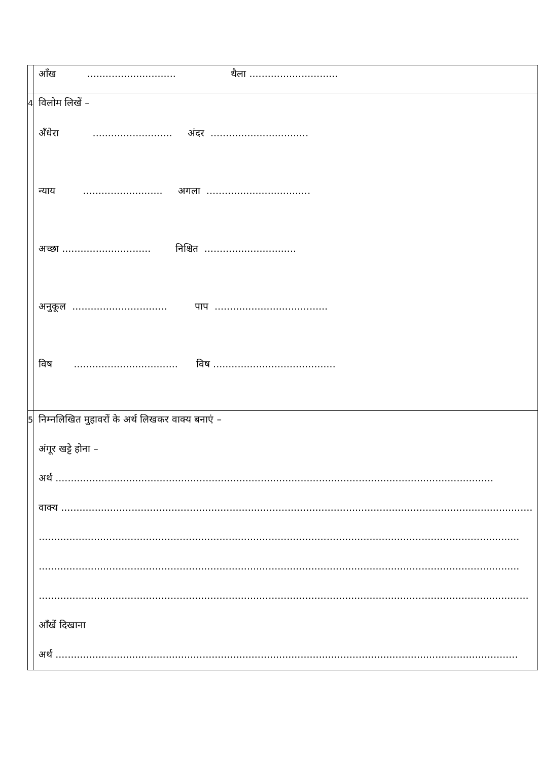| | आँख ............................. थैला ............................. | |
| 4 | विलोम लिखें – अँधेरा .......................... अंदर ................................ न्याय .......................... अगला .................................. अच्छा ............................. निश्चित .............................. अनुकूल ............................... पाप ..................................... विष .................................. विष ........................................ | |
| 5 | निम्नलिखित मुहावरों के अर्थ लिखकर वाक्य बनाएं – अंगूर खट्टे होना – अर्थ ............................................................................................................................................... वाक्य .......................................................................................................................................................... ............................................................................................................................................................. ............................................................................................................................................................. ................................................................................................................................................................ आँखें दिखाना अर्थ ....................................................................................................................................................... | |